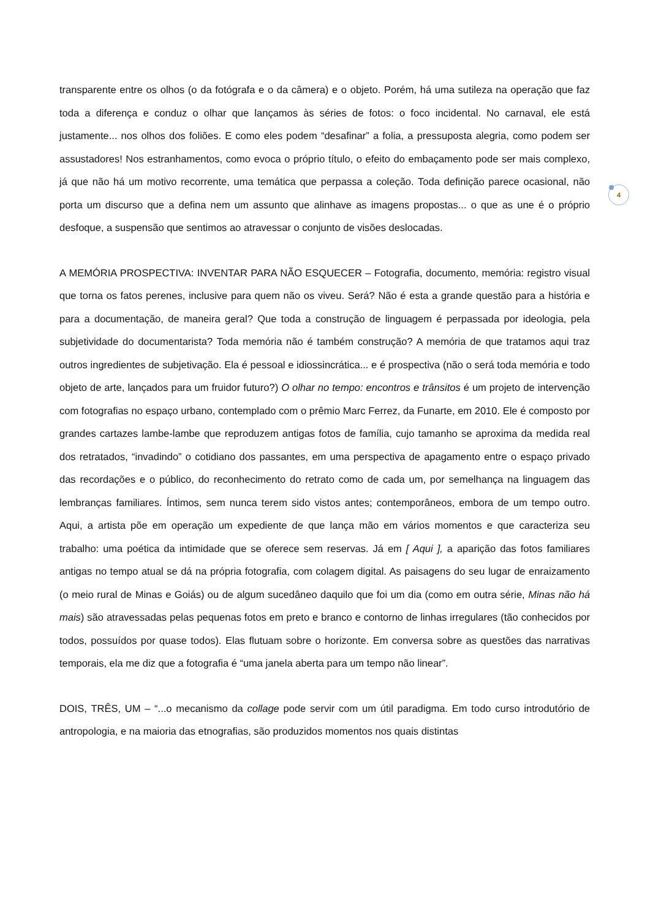4
transparente entre os olhos (o da fotógrafa e o da câmera) e o objeto. Porém, há uma sutileza na operação que faz toda a diferença e conduz o olhar que lançamos às séries de fotos: o foco incidental. No carnaval, ele está justamente... nos olhos dos foliões. E como eles podem “desafinar” a folia, a pressuposta alegria, como podem ser assustadores! Nos estranhamentos, como evoca o próprio título, o efeito do embaçamento pode ser mais complexo, já que não há um motivo recorrente, uma temática que perpassa a coleção. Toda definição parece ocasional, não porta um discurso que a defina nem um assunto que alinhave as imagens propostas... o que as une é o próprio desfoque, a suspensão que sentimos ao atravessar o conjunto de visões deslocadas.
A MEMÓRIA PROSPECTIVA: INVENTAR PARA NÃO ESQUECER – Fotografia, documento, memória: registro visual que torna os fatos perenes, inclusive para quem não os viveu. Será? Não é esta a grande questão para a história e para a documentação, de maneira geral? Que toda a construção de linguagem é perpassada por ideologia, pela subjetividade do documentarista? Toda memória não é também construção? A memória de que tratamos aqui traz outros ingredientes de subjetivação. Ela é pessoal e idiossincrática... e é prospectiva (não o será toda memória e todo objeto de arte, lançados para um fruidor futuro?) O olhar no tempo: encontros e trânsitos é um projeto de intervenção com fotografias no espaço urbano, contemplado com o prêmio Marc Ferrez, da Funarte, em 2010. Ele é composto por grandes cartazes lambe-lambe que reproduzem antigas fotos de família, cujo tamanho se aproxima da medida real dos retratados, “invadindo” o cotidiano dos passantes, em uma perspectiva de apagamento entre o espaço privado das recordações e o público, do reconhecimento do retrato como de cada um, por semelhança na linguagem das lembranças familiares. Íntimos, sem nunca terem sido vistos antes; contemporâneos, embora de um tempo outro. Aqui, a artista põe em operação um expediente de que lança mão em vários momentos e que caracteriza seu trabalho: uma poética da intimidade que se oferece sem reservas. Já em [ Aqui ], a aparição das fotos familiares antigas no tempo atual se dá na própria fotografia, com colagem digital. As paisagens do seu lugar de enraizamento (o meio rural de Minas e Goiás) ou de algum sucedâneo daquilo que foi um dia (como em outra série, Minas não há mais) são atravessadas pelas pequenas fotos em preto e branco e contorno de linhas irregulares (tão conhecidos por todos, possuídos por quase todos). Elas flutuam sobre o horizonte. Em conversa sobre as questões das narrativas temporais, ela me diz que a fotografia é “uma janela aberta para um tempo não linear”.
DOIS, TRÊS, UM – “...o mecanismo da collage pode servir com um útil paradigma. Em todo curso introdutório de antropologia, e na maioria das etnografias, são produzidos momentos nos quais distintas